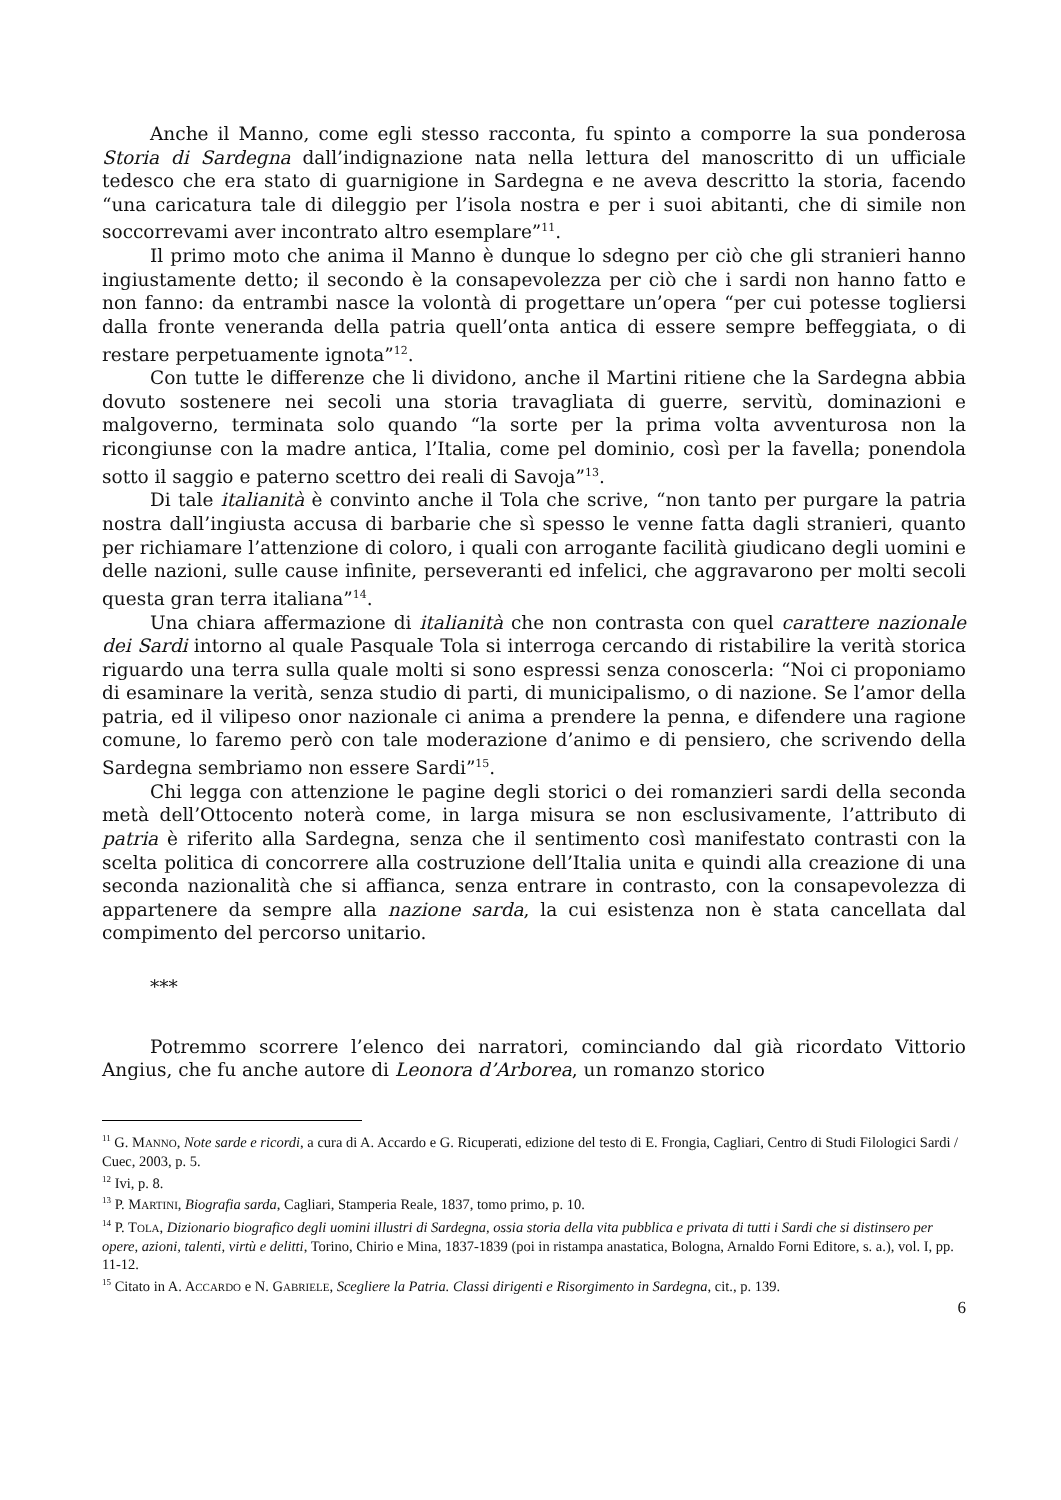Anche il Manno, come egli stesso racconta, fu spinto a comporre la sua ponderosa Storia di Sardegna dall’indignazione nata nella lettura del manoscritto di un ufficiale tedesco che era stato di guarnigione in Sardegna e ne aveva descritto la storia, facendo “una caricatura tale di dileggio per l’isola nostra e per i suoi abitanti, che di simile non soccorrevami aver incontrato altro esemplare”<sup>11</sup>.
Il primo moto che anima il Manno è dunque lo sdegno per ciò che gli stranieri hanno ingiustamente detto; il secondo è la consapevolezza per ciò che i sardi non hanno fatto e non fanno: da entrambi nasce la volontà di progettare un’opera “per cui potesse togliersi dalla fronte veneranda della patria quell’onta antica di essere sempre beffeggiata, o di restare perpetuamente ignota”<sup>12</sup>.
Con tutte le differenze che li dividono, anche il Martini ritiene che la Sardegna abbia dovuto sostenere nei secoli una storia travagliata di guerre, servitù, dominazioni e malgoverno, terminata solo quando “la sorte per la prima volta avventurosa non la ricongiunse con la madre antica, l’Italia, come pel dominio, così per la favella; ponendola sotto il saggio e paterno scettro dei reali di Savoja”<sup>13</sup>.
Di tale italianità è convinto anche il Tola che scrive, “non tanto per purgare la patria nostra dall’ingiusta accusa di barbarie che sì spesso le venne fatta dagli stranieri, quanto per richiamare l’attenzione di coloro, i quali con arrogante facilità giudicano degli uomini e delle nazioni, sulle cause infinite, perseveranti ed infelici, che aggravarono per molti secoli questa gran terra italiana”<sup>14</sup>.
Una chiara affermazione di italianità che non contrasta con quel carattere nazionale dei Sardi intorno al quale Pasquale Tola si interroga cercando di ristabilire la verità storica riguardo una terra sulla quale molti si sono espressi senza conoscerla: “Noi ci proponiamo di esaminare la verità, senza studio di parti, di municipalismo, o di nazione. Se l’amor della patria, ed il vilipeso onor nazionale ci anima a prendere la penna, e difendere una ragione comune, lo faremo però con tale moderazione d’animo e di pensiero, che scrivendo della Sardegna sembriamo non essere Sardi”<sup>15</sup>.
Chi legga con attenzione le pagine degli storici o dei romanzieri sardi della seconda metà dell’Ottocento noterà come, in larga misura se non esclusivamente, l’attributo di patria è riferito alla Sardegna, senza che il sentimento così manifestato contrasti con la scelta politica di concorrere alla costruzione dell’Italia unita e quindi alla creazione di una seconda nazionalità che si affianca, senza entrare in contrasto, con la consapevolezza di appartenere da sempre alla nazione sarda, la cui esistenza non è stata cancellata dal compimento del percorso unitario.
***
Potremmo scorrere l’elenco dei narratori, cominciando dal già ricordato Vittorio Angius, che fu anche autore di Leonora d’Arborea, un romanzo storico
<sup>11</sup> G. MANNO, Note sarde e ricordi, a cura di A. Accardo e G. Ricuperati, edizione del testo di E. Frongia, Cagliari, Centro di Studi Filologici Sardi / Cuec, 2003, p. 5.
<sup>12</sup> Ivi, p. 8.
<sup>13</sup> P. MARTINI, Biografia sarda, Cagliari, Stamperia Reale, 1837, tomo primo, p. 10.
<sup>14</sup> P. TOLA, Dizionario biografico degli uomini illustri di Sardegna, ossia storia della vita pubblica e privata di tutti i Sardi che si distinsero per opere, azioni, talenti, virtù e delitti, Torino, Chirio e Mina, 1837-1839 (poi in ristampa anastatica, Bologna, Arnaldo Forni Editore, s. a.), vol. I, pp. 11-12.
<sup>15</sup> Citato in A. ACCARDO e N. GABRIELE, Scegliere la Patria. Classi dirigenti e Risorgimento in Sardegna, cit., p. 139.
6